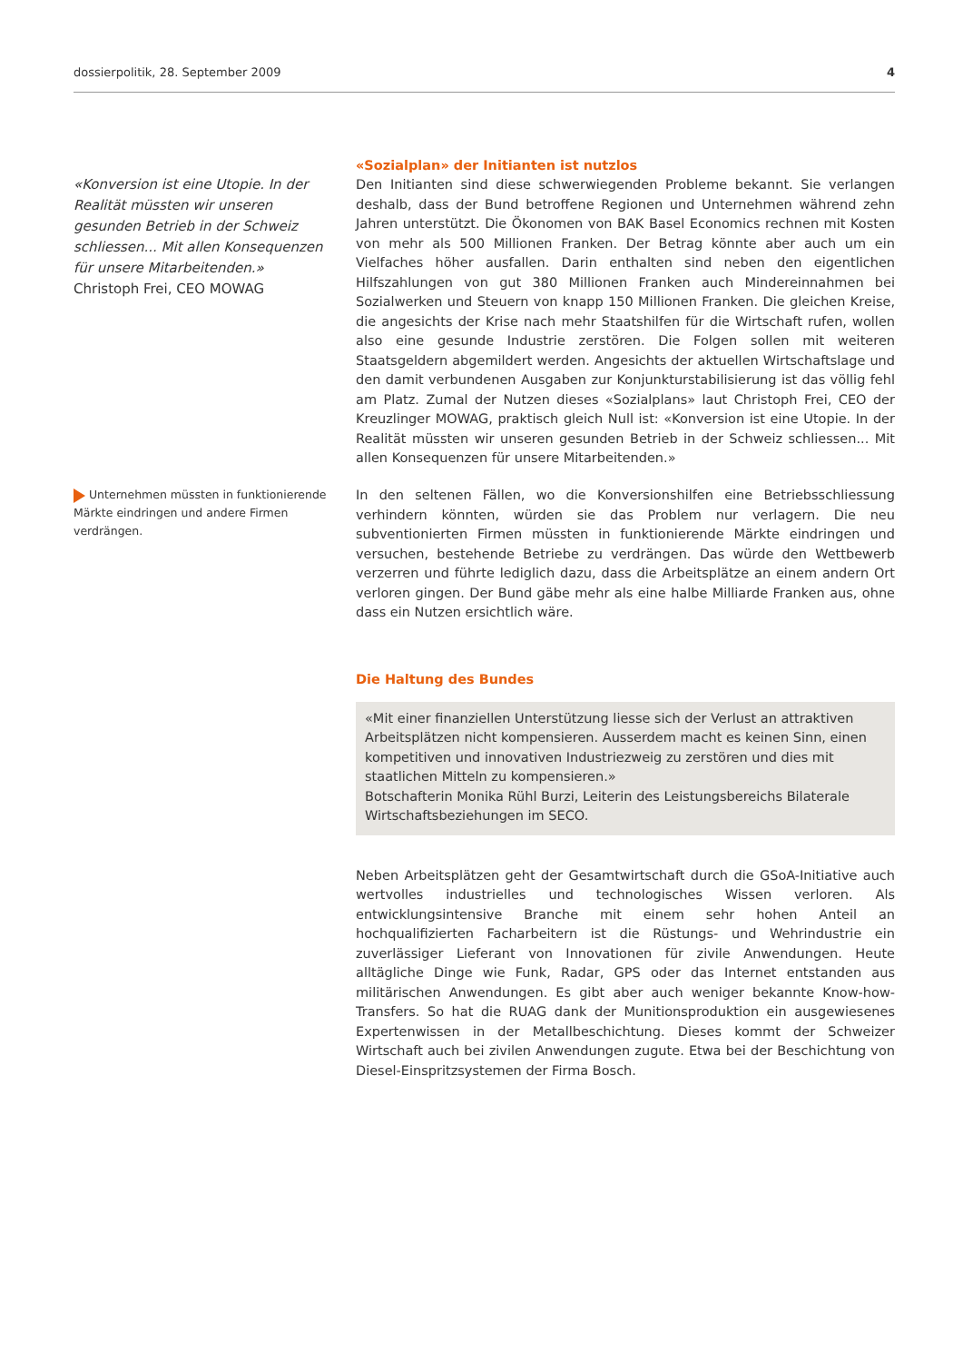dossierpolitik, 28. September 2009 4
«Konversion ist eine Utopie. In der Realität müssten wir unseren gesunden Betrieb in der Schweiz schliessen... Mit allen Konsequenzen für unsere Mitarbeitenden.»
Christoph Frei, CEO MOWAG
«Sozialplan» der Initianten ist nutzlos
Den Initianten sind diese schwerwiegenden Probleme bekannt. Sie verlangen deshalb, dass der Bund betroffene Regionen und Unternehmen während zehn Jahren unterstützt. Die Ökonomen von BAK Basel Economics rechnen mit Kosten von mehr als 500 Millionen Franken. Der Betrag könnte aber auch um ein Vielfaches höher ausfallen. Darin enthalten sind neben den eigentlichen Hilfszahlungen von gut 380 Millionen Franken auch Mindereinnahmen bei Sozialwerken und Steuern von knapp 150 Millionen Franken. Die gleichen Kreise, die angesichts der Krise nach mehr Staatshilfen für die Wirtschaft rufen, wollen also eine gesunde Industrie zerstören. Die Folgen sollen mit weiteren Staatsgeldern abgemildert werden. Angesichts der aktuellen Wirtschaftslage und den damit verbundenen Ausgaben zur Konjunkturstabilisierung ist das völlig fehl am Platz. Zumal der Nutzen dieses «Sozialplans» laut Christoph Frei, CEO der Kreuzlinger MOWAG, praktisch gleich Null ist: «Konversion ist eine Utopie. In der Realität müssten wir unseren gesunden Betrieb in der Schweiz schliessen... Mit allen Konsequenzen für unsere Mitarbeitenden.»
Unternehmen müssten in funktionierende Märkte eindringen und andere Firmen verdrängen.
In den seltenen Fällen, wo die Konversionshilfen eine Betriebsschliessung verhindern könnten, würden sie das Problem nur verlagern. Die neu subventionierten Firmen müssten in funktionierende Märkte eindringen und versuchen, bestehende Betriebe zu verdrängen. Das würde den Wettbewerb verzerren und führte lediglich dazu, dass die Arbeitsplätze an einem andern Ort verloren gingen. Der Bund gäbe mehr als eine halbe Milliarde Franken aus, ohne dass ein Nutzen ersichtlich wäre.
Die Haltung des Bundes
«Mit einer finanziellen Unterstützung liesse sich der Verlust an attraktiven Arbeitsplätzen nicht kompensieren. Ausserdem macht es keinen Sinn, einen kompetitiven und innovativen Industriezweig zu zerstören und dies mit staatlichen Mitteln zu kompensieren.»
Botschafterin Monika Rühl Burzi, Leiterin des Leistungsbereichs Bilaterale Wirtschaftsbeziehungen im SECO.
Neben Arbeitsplätzen geht der Gesamtwirtschaft durch die GSoA-Initiative auch wertvolles industrielles und technologisches Wissen verloren. Als entwicklungsintensive Branche mit einem sehr hohen Anteil an hochqualifizierten Facharbeitern ist die Rüstungs- und Wehrindustrie ein zuverlässiger Lieferant von Innovationen für zivile Anwendungen. Heute alltägliche Dinge wie Funk, Radar, GPS oder das Internet entstanden aus militärischen Anwendungen. Es gibt aber auch weniger bekannte Know-how-Transfers. So hat die RUAG dank der Munitionsproduktion ein ausgewiesenes Expertenwissen in der Metallbeschichtung. Dieses kommt der Schweizer Wirtschaft auch bei zivilen Anwendungen zugute. Etwa bei der Beschichtung von Diesel-Einspritzsystemen der Firma Bosch.